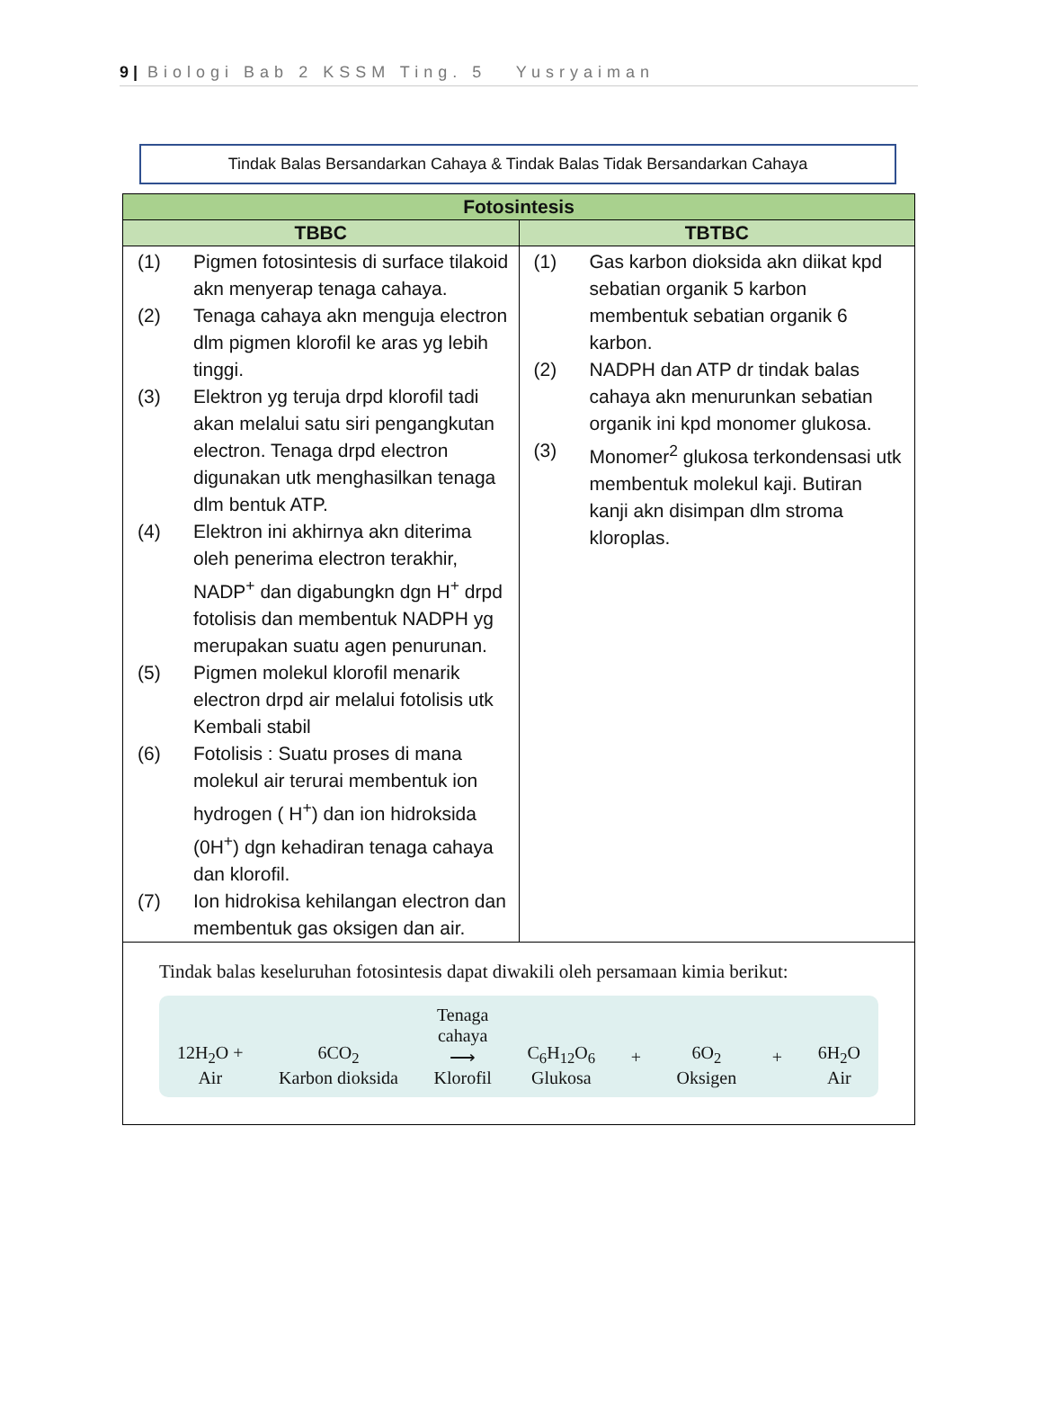9 | Biologi Bab 2 KSSM Ting. 5 Yusryaiman
Tindak Balas Bersandarkan Cahaya & Tindak Balas Tidak Bersandarkan Cahaya
| Fotosintesis | |
| --- | --- |
| TBBC | TBTBC |
| (1) Pigmen fotosintesis di surface tilakoid akn menyerap tenaga cahaya. (2) Tenaga cahaya akn menguja electron dlm pigmen klorofil ke aras yg lebih tinggi. (3) Elektron yg teruja drpd klorofil tadi akan melalui satu siri pengangkutan electron. Tenaga drpd electron digunakan utk menghasilkan tenaga dlm bentuk ATP. (4) Elektron ini akhirnya akn diterima oleh penerima electron terakhir, NADP<sup>+</sup> dan digabungkn dgn H<sup>+</sup> drpd fotolisis dan membentuk NADPH yg merupakan suatu agen penurunan. (5) Pigmen molekul klorofil menarik electron drpd air melalui fotolisis utk Kembali stabil (6) Fotolisis : Suatu proses di mana molekul air terurai membentuk ion hydrogen ( H<sup>+</sup>) dan ion hidroksida (0H<sup>+</sup>) dgn kehadiran tenaga cahaya dan klorofil. (7) Ion hidrokisa kehilangan electron dan membentuk gas oksigen dan air. | (1) Gas karbon dioksida akn diikat kpd sebatian organik 5 karbon membentuk sebatian organik 6 karbon. (2) NADPH dan ATP dr tindak balas cahaya akn menurunkan sebatian organik ini kpd monomer glukosa. (3) Monomer<sup>2</sup> glukosa terkondensasi utk membentuk molekul kaji. Butiran kanji akn disimpan dlm stroma kloroplas. |
| Tindak balas keseluruhan fotosintesis dapat diwakili oleh persamaan kimia berikut: 12H<sub>2</sub>O + Air 6CO<sub>2</sub> Karbon dioksida Tenaga cahaya ⟶ Klorofil C<sub>6</sub>H<sub>12</sub>O<sub>6</sub> Glukosa + 6O<sub>2</sub> Oksigen + 6H<sub>2</sub>O Air | |